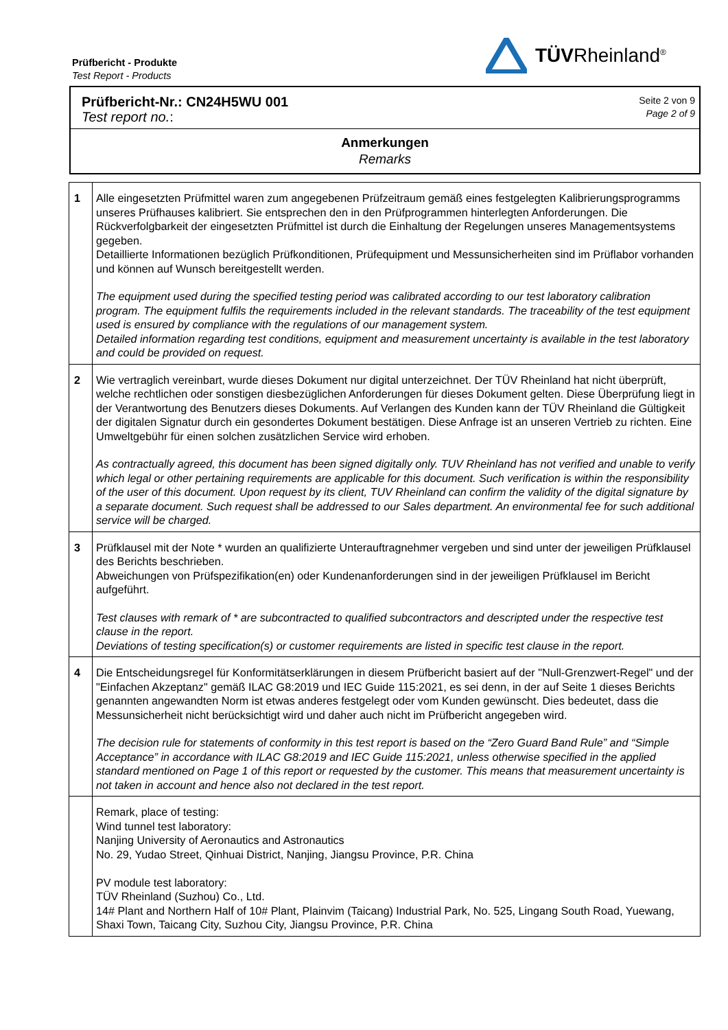Prüfbericht - Produkte
Test Report - Products
TÜVRheinland<sup>®</sup>
Prüfbericht-Nr.: CN24H5WU 001
Test report no.:
Seite 2 von 9
Page 2 of 9
Anmerkungen
Remarks
| 1 | Alle eingesetzten Prüfmittel waren zum angegebenen Prüfzeitraum gemäß eines festgelegten Kalibrierungsprogramms unseres Prüfhauses kalibriert. Sie entsprechen den in den Prüfprogrammen hinterlegten Anforderungen. Die Rückverfolgbarkeit der eingesetzten Prüfmittel ist durch die Einhaltung der Regelungen unseres Managementsystems gegeben. Detaillierte Informationen bezüglich Prüfkonditionen, Prüfequipment und Messunsicherheiten sind im Prüflabor vorhanden und können auf Wunsch bereitgestellt werden. The equipment used during the specified testing period was calibrated according to our test laboratory calibration program. The equipment fulfils the requirements included in the relevant standards. The traceability of the test equipment used is ensured by compliance with the regulations of our management system. Detailed information regarding test conditions, equipment and measurement uncertainty is available in the test laboratory and could be provided on request. |
| 2 | Wie vertraglich vereinbart, wurde dieses Dokument nur digital unterzeichnet. Der TÜV Rheinland hat nicht überprüft, welche rechtlichen oder sonstigen diesbezüglichen Anforderungen für dieses Dokument gelten. Diese Überprüfung liegt in der Verantwortung des Benutzers dieses Dokuments. Auf Verlangen des Kunden kann der TÜV Rheinland die Gültigkeit der digitalen Signatur durch ein gesondertes Dokument bestätigen. Diese Anfrage ist an unseren Vertrieb zu richten. Eine Umweltgebühr für einen solchen zusätzlichen Service wird erhoben. As contractually agreed, this document has been signed digitally only. TUV Rheinland has not verified and unable to verify which legal or other pertaining requirements are applicable for this document. Such verification is within the responsibility of the user of this document. Upon request by its client, TUV Rheinland can confirm the validity of the digital signature by a separate document. Such request shall be addressed to our Sales department. An environmental fee for such additional service will be charged. |
| 3 | Prüfklausel mit der Note * wurden an qualifizierte Unterauftragnehmer vergeben und sind unter der jeweiligen Prüfklausel des Berichts beschrieben. Abweichungen von Prüfspezifikation(en) oder Kundenanforderungen sind in der jeweiligen Prüfklausel im Bericht aufgeführt. Test clauses with remark of * are subcontracted to qualified subcontractors and descripted under the respective test clause in the report. Deviations of testing specification(s) or customer requirements are listed in specific test clause in the report. |
| 4 | Die Entscheidungsregel für Konformitätserklärungen in diesem Prüfbericht basiert auf der "Null-Grenzwert-Regel" und der "Einfachen Akzeptanz" gemäß ILAC G8:2019 und IEC Guide 115:2021, es sei denn, in der auf Seite 1 dieses Berichts genannten angewandten Norm ist etwas anderes festgelegt oder vom Kunden gewünscht. Dies bedeutet, dass die Messunsicherheit nicht berücksichtigt wird und daher auch nicht im Prüfbericht angegeben wird. The decision rule for statements of conformity in this test report is based on the “Zero Guard Band Rule” and “Simple Acceptance” in accordance with ILAC G8:2019 and IEC Guide 115:2021, unless otherwise specified in the applied standard mentioned on Page 1 of this report or requested by the customer. This means that measurement uncertainty is not taken in account and hence also not declared in the test report. |
| | Remark, place of testing: Wind tunnel test laboratory: Nanjing University of Aeronautics and Astronautics No. 29, Yudao Street, Qinhuai District, Nanjing, Jiangsu Province, P.R. China PV module test laboratory: TÜV Rheinland (Suzhou) Co., Ltd. 14# Plant and Northern Half of 10# Plant, Plainvim (Taicang) Industrial Park, No. 525, Lingang South Road, Yuewang, Shaxi Town, Taicang City, Suzhou City, Jiangsu Province, P.R. China |